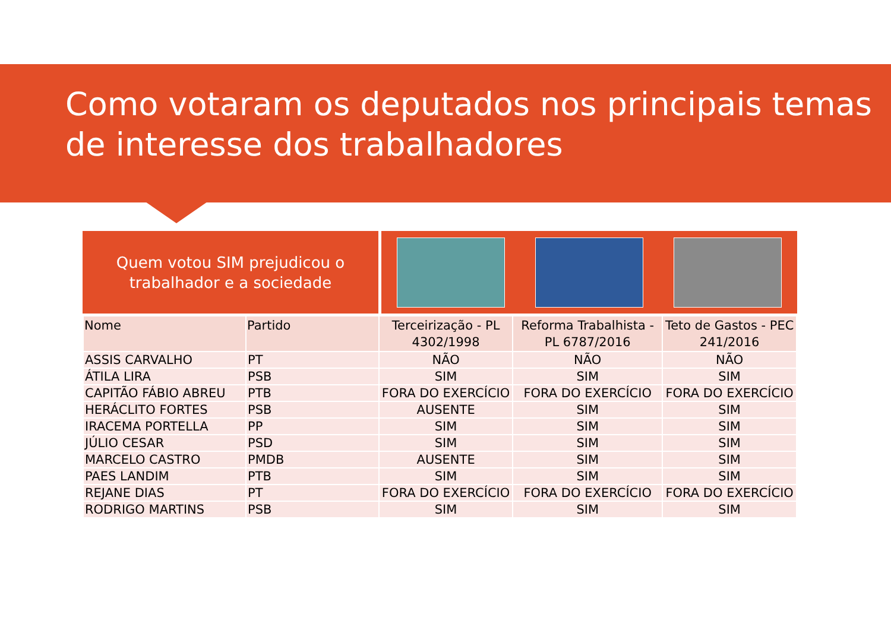Como votaram os deputados nos principais temas de interesse dos trabalhadores
Quem votou SIM prejudicou o
trabalhador e a sociedade
| Nome | Partido | Terceirização - PL 4302/1998 | Reforma Trabalhista - PL 6787/2016 | Teto de Gastos - PEC 241/2016 |
| --- | --- | --- | --- | --- |
| ASSIS CARVALHO | PT | NÃO | NÃO | NÃO |
| ÁTILA LIRA | PSB | SIM | SIM | SIM |
| CAPITÃO FÁBIO ABREU | PTB | FORA DO EXERCÍCIO | FORA DO EXERCÍCIO | FORA DO EXERCÍCIO |
| HERÁCLITO FORTES | PSB | AUSENTE | SIM | SIM |
| IRACEMA PORTELLA | PP | SIM | SIM | SIM |
| JÚLIO CESAR | PSD | SIM | SIM | SIM |
| MARCELO CASTRO | PMDB | AUSENTE | SIM | SIM |
| PAES LANDIM | PTB | SIM | SIM | SIM |
| REJANE DIAS | PT | FORA DO EXERCÍCIO | FORA DO EXERCÍCIO | FORA DO EXERCÍCIO |
| RODRIGO MARTINS | PSB | SIM | SIM | SIM |